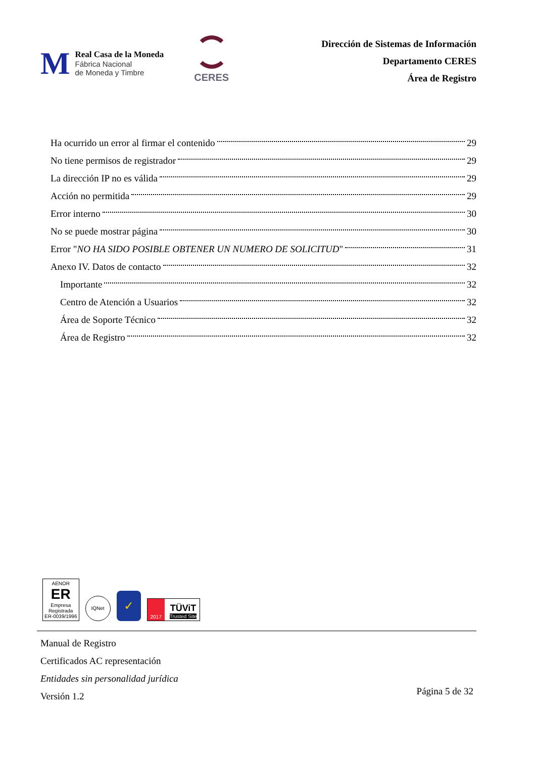M
Real Casa de la Moneda
Fábrica Nacional
de Moneda y Timbre
CERES
Dirección de Sistemas de Información
Departamento CERES
Área de Registro
Ha ocurrido un error al firmar el contenido 29
No tiene permisos de registrador 29
La dirección IP no es válida 29
Acción no permitida 29
Error interno 30
No se puede mostrar página 30
Error "NO HA SIDO POSIBLE OBTENER UN NUMERO DE SOLICITUD" 31
Anexo IV. Datos de contacto 32
Importante 32
Centro de Atención a Usuarios 32
Área de Soporte Técnico 32
Área de Registro 32
AENOR
ER
Empresa
Registrada
ER-0039/1996
IQNet
✓
2017 TÜViT
Trusted Site
Manual de Registro
Certificados AC representación
Entidades sin personalidad jurídica
Versión 1.2
Página 5 de 32